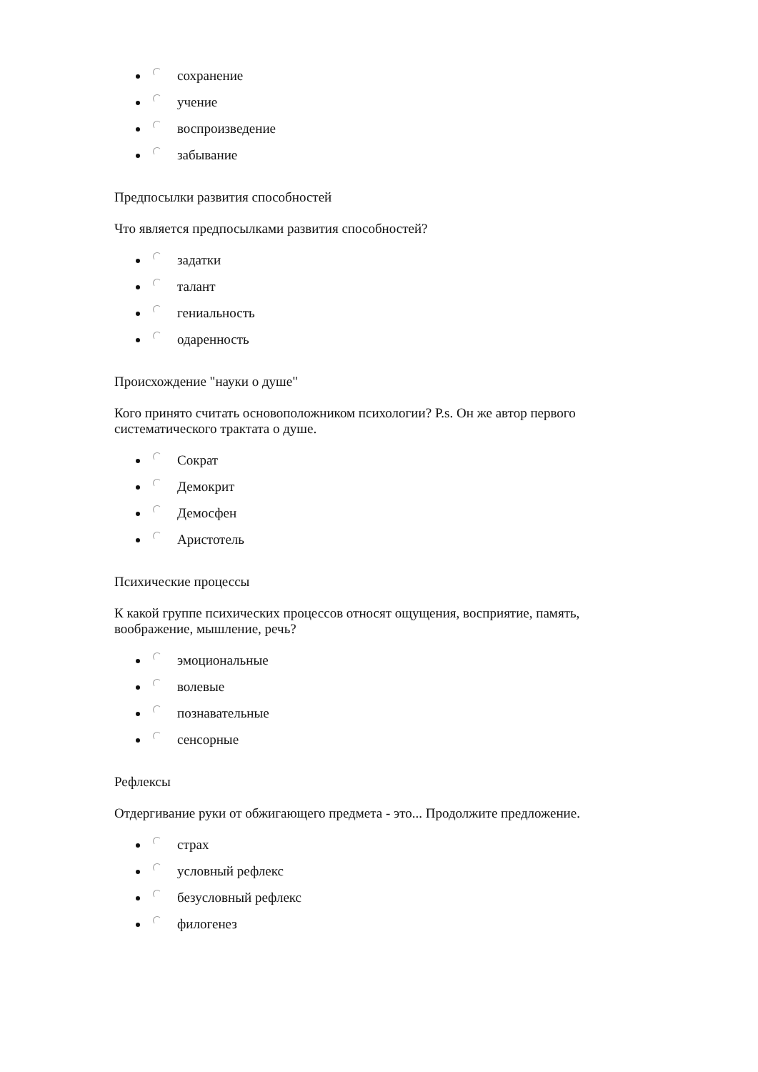сохранение
учение
воспроизведение
забывание
Предпосылки развития способностей
Что является предпосылками развития способностей?
задатки
талант
гениальность
одаренность
Происхождение "науки о душе"
Кого принято считать основоположником психологии? P.s. Он же автор первого систематического трактата о душе.
Сократ
Демокрит
Демосфен
Аристотель
Психические процессы
К какой группе психических процессов относят ощущения, восприятие, память, воображение, мышление, речь?
эмоциональные
волевые
познавательные
сенсорные
Рефлексы
Отдергивание руки от обжигающего предмета - это... Продолжите предложение.
страх
условный рефлекс
безусловный рефлекс
филогенез